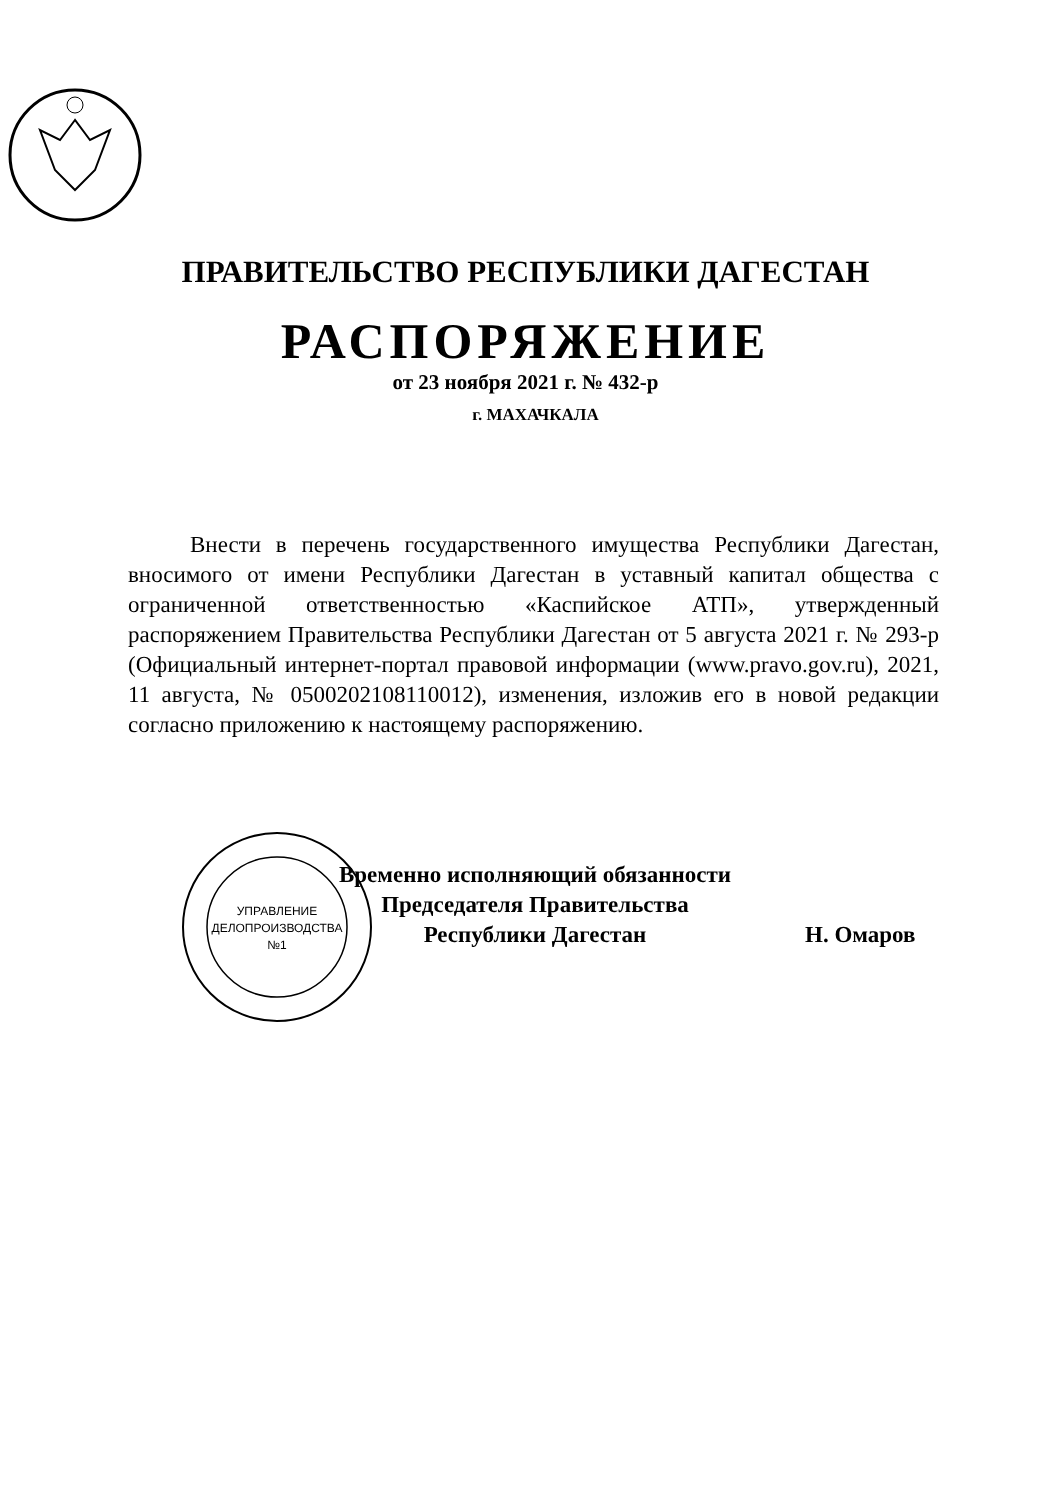ПРАВИТЕЛЬСТВО РЕСПУБЛИКИ ДАГЕСТАН
РАСПОРЯЖЕНИЕ
от 23 ноября 2021 г. № 432-р
г. МАХАЧКАЛА
Внести в перечень государственного имущества Республики Дагестан, вносимого от имени Республики Дагестан в уставный капитал общества с ограниченной ответственностью «Каспийское АТП», утвержденный распоряжением Правительства Республики Дагестан от 5 августа 2021 г. № 293-р (Официальный интернет-портал правовой информации (www.pravo.gov.ru), 2021, 11 августа, № 0500202108110012), изменения, изложив его в новой редакции согласно приложению к настоящему распоряжению.
УПРАВЛЕНИЕ
ДЕЛОПРОИЗВОДСТВА
№1
Временно исполняющий обязанности
Председателя Правительства
Республики Дагестан
Н. Омаров